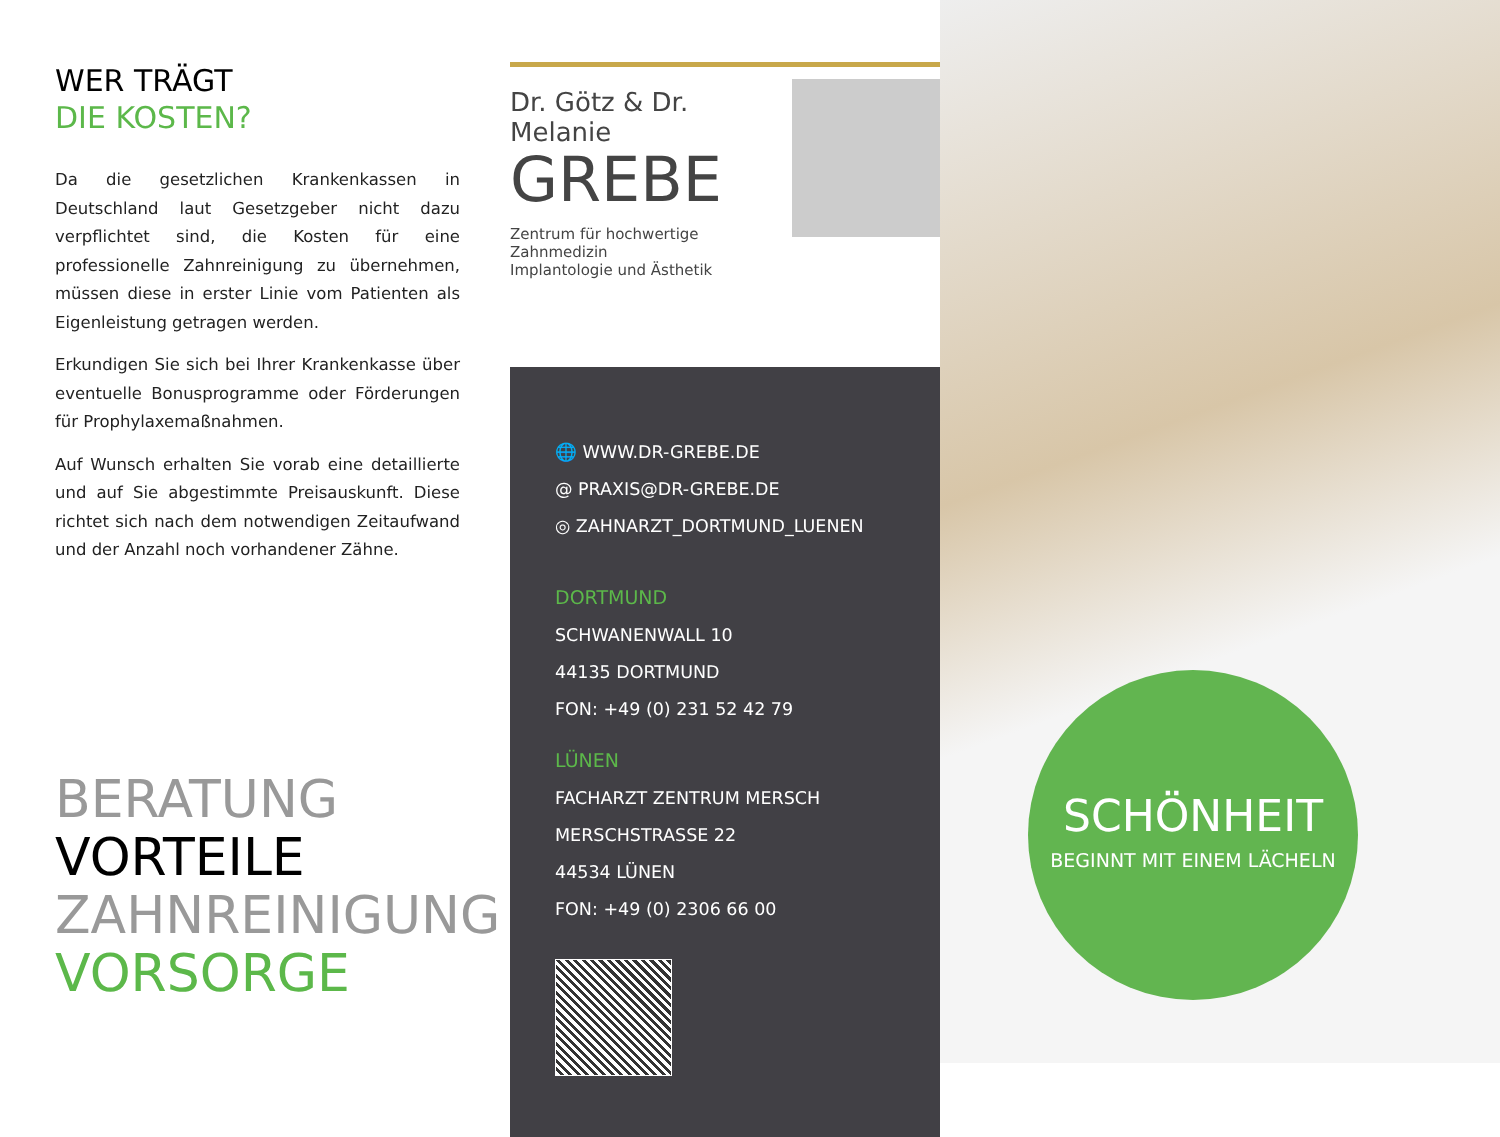WER TRÄGT
DIE KOSTEN?
Da die gesetzlichen Krankenkassen in Deutschland laut Gesetzgeber nicht dazu verpflichtet sind, die Kosten für eine professionelle Zahnreinigung zu übernehmen, müssen diese in erster Linie vom Patienten als Eigenleistung getragen werden.
Erkundigen Sie sich bei Ihrer Krankenkasse über eventuelle Bonusprogramme oder Förderungen für Prophylaxemaßnahmen.
Auf Wunsch erhalten Sie vorab eine detaillierte und auf Sie abgestimmte Preisauskunft. Diese richtet sich nach dem notwendigen Zeitaufwand und der Anzahl noch vorhandener Zähne.
BERATUNG
VORTEILE
ZAHNREINIGUNG
VORSORGE
Dr. Götz & Dr. Melanie
GREBE
Zentrum für hochwertige Zahnmedizin
Implantologie und Ästhetik
🌐 WWW.DR-GREBE.DE
@ PRAXIS@DR-GREBE.DE
◎ ZAHNARZT_DORTMUND_LUENEN
DORTMUND
SCHWANENWALL 10
44135 DORTMUND
FON: +49 (0) 231 52 42 79
LÜNEN
FACHARZT ZENTRUM MERSCH
MERSCHSTRASSE 22
44534 LÜNEN
FON: +49 (0) 2306 66 00
SCHÖNHEIT
BEGINNT MIT EINEM LÄCHELN